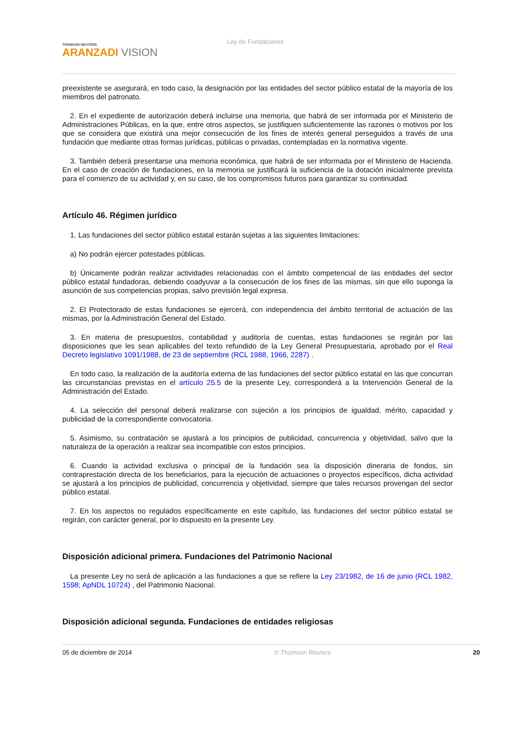THOMSON REUTERS
ARANZADI VISION
Ley de Fundaciones
preexistente se asegurará, en todo caso, la designación por las entidades del sector público estatal de la mayoría de los miembros del patronato.
2. En el expediente de autorización deberá incluirse una memoria, que habrá de ser informada por el Ministerio de Administraciones Públicas, en la que, entre otros aspectos, se justifiquen suficientemente las razones o motivos por los que se considera que existirá una mejor consecución de los fines de interés general perseguidos a través de una fundación que mediante otras formas jurídicas, públicas o privadas, contempladas en la normativa vigente.
3. También deberá presentarse una memoria económica, que habrá de ser informada por el Ministerio de Hacienda. En el caso de creación de fundaciones, en la memoria se justificará la suficiencia de la dotación inicialmente prevista para el comienzo de su actividad y, en su caso, de los compromisos futuros para garantizar su continuidad.
Artículo 46. Régimen jurídico
1. Las fundaciones del sector público estatal estarán sujetas a las siguientes limitaciones:
a) No podrán ejercer potestades públicas.
b) Únicamente podrán realizar actividades relacionadas con el ámbito competencial de las entidades del sector público estatal fundadoras, debiendo coadyuvar a la consecución de los fines de las mismas, sin que ello suponga la asunción de sus competencias propias, salvo previsión legal expresa.
2. El Protectorado de estas fundaciones se ejercerá, con independencia del ámbito territorial de actuación de las mismas, por la Administración General del Estado.
3. En materia de presupuestos, contabilidad y auditoría de cuentas, estas fundaciones se regirán por las disposiciones que les sean aplicables del texto refundido de la Ley General Presupuestaria, aprobado por el Real Decreto legislativo 1091/1988, de 23 de septiembre (RCL 1988, 1966, 2287) .
En todo caso, la realización de la auditoría externa de las fundaciones del sector público estatal en las que concurran las circunstancias previstas en el artículo 25.5 de la presente Ley, corresponderá a la Intervención General de la Administración del Estado.
4. La selección del personal deberá realizarse con sujeción a los principios de igualdad, mérito, capacidad y publicidad de la correspondiente convocatoria.
5. Asimismo, su contratación se ajustará a los principios de publicidad, concurrencia y objetividad, salvo que la naturaleza de la operación a realizar sea incompatible con estos principios.
6. Cuando la actividad exclusiva o principal de la fundación sea la disposición dineraria de fondos, sin contraprestación directa de los beneficiarios, para la ejecución de actuaciones o proyectos específicos, dicha actividad se ajustará a los principios de publicidad, concurrencia y objetividad, siempre que tales recursos provengan del sector público estatal.
7. En los aspectos no regulados específicamente en este capítulo, las fundaciones del sector público estatal se regirán, con carácter general, por lo dispuesto en la presente Ley.
Disposición adicional primera. Fundaciones del Patrimonio Nacional
La presente Ley no será de aplicación a las fundaciones a que se refiere la Ley 23/1982, de 16 de junio (RCL 1982, 1598; ApNDL 10724) , del Patrimonio Nacional.
Disposición adicional segunda. Fundaciones de entidades religiosas
05 de diciembre de 2014 © Thomson Reuters 20